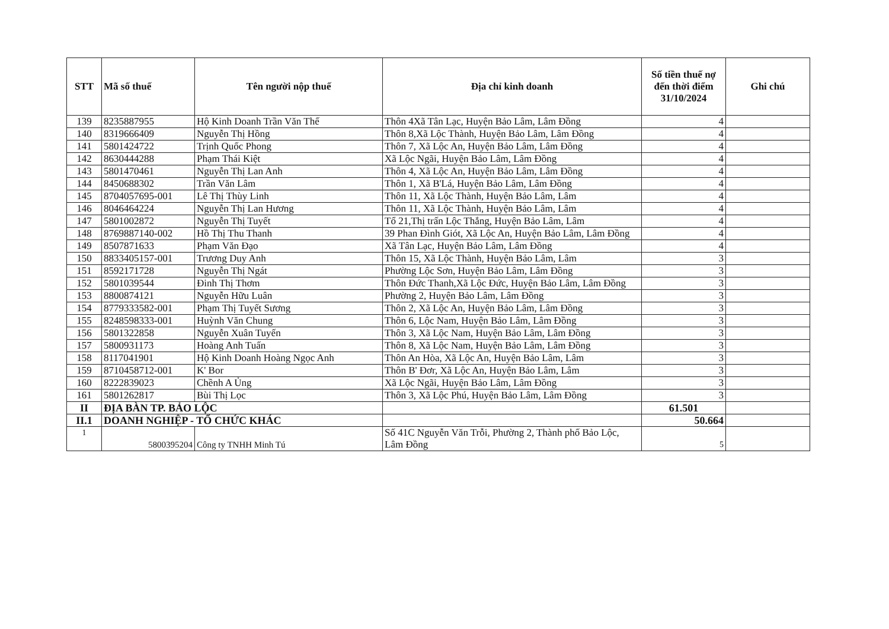| STT | Mã số thuế | Tên người nộp thuế | Địa chỉ kinh doanh | Số tiền thuế nợ đến thời điểm 31/10/2024 | Ghi chú |
| --- | --- | --- | --- | --- | --- |
| 139 | 8235887955 | Hộ Kinh Doanh Trần Văn Thế | Thôn 4Xã Tân Lạc, Huyện Bảo Lâm, Lâm Đồng | 4 | |
| 140 | 8319666409 | Nguyễn Thị Hồng | Thôn 8,Xã Lộc Thành, Huyện Bảo Lâm, Lâm Đồng | 4 | |
| 141 | 5801424722 | Trịnh Quốc Phong | Thôn 7, Xã Lộc An, Huyện Bảo Lâm, Lâm Đồng | 4 | |
| 142 | 8630444288 | Phạm Thái Kiệt | Xã Lộc Ngãi, Huyện Bảo Lâm, Lâm Đồng | 4 | |
| 143 | 5801470461 | Nguyễn Thị Lan Anh | Thôn 4, Xã Lộc An, Huyện Bảo Lâm, Lâm Đồng | 4 | |
| 144 | 8450688302 | Trần Văn Lâm | Thôn 1, Xã B'Lá, Huyện Bảo Lâm, Lâm Đồng | 4 | |
| 145 | 8704057695-001 | Lê Thị Thùy Linh | Thôn 11, Xã Lộc Thành, Huyện Bảo Lâm, Lâm | 4 | |
| 146 | 8046464224 | Nguyễn Thị Lan Hương | Thôn 11, Xã Lộc Thành, Huyện Bảo Lâm, Lâm | 4 | |
| 147 | 5801002872 | Nguyễn Thị Tuyết | Tổ 21,Thị trấn Lộc Thắng, Huyện Bảo Lâm, Lâm | 4 | |
| 148 | 8769887140-002 | Hồ Thị Thu Thanh | 39 Phan Đình Giót, Xã Lộc An, Huyện Bảo Lâm, Lâm Đồng | 4 | |
| 149 | 8507871633 | Phạm Văn Đạo | Xã Tân Lạc, Huyện Bảo Lâm, Lâm Đồng | 4 | |
| 150 | 8833405157-001 | Trương Duy Anh | Thôn 15, Xã Lộc Thành, Huyện Bảo Lâm, Lâm | 3 | |
| 151 | 8592171728 | Nguyễn Thị Ngát | Phường Lộc Sơn, Huyện Bảo Lâm, Lâm Đồng | 3 | |
| 152 | 5801039544 | Đinh Thị Thơm | Thôn Đức Thanh,Xã Lộc Đức, Huyện Bảo Lâm, Lâm Đồng | 3 | |
| 153 | 8800874121 | Nguyễn Hữu Luân | Phường 2, Huyện Bảo Lâm, Lâm Đồng | 3 | |
| 154 | 8779333582-001 | Phạm Thị Tuyết Sương | Thôn 2, Xã Lộc An, Huyện Bảo Lâm, Lâm Đồng | 3 | |
| 155 | 8248598333-001 | Huỳnh Văn Chung | Thôn 6, Lộc Nam, Huyện Bảo Lâm, Lâm Đồng | 3 | |
| 156 | 5801322858 | Nguyễn Xuân Tuyến | Thôn 3, Xã Lộc Nam, Huyện Bảo Lâm, Lâm Đồng | 3 | |
| 157 | 5800931173 | Hoàng Anh Tuấn | Thôn 8, Xã Lộc Nam, Huyện Bảo Lâm, Lâm Đồng | 3 | |
| 158 | 8117041901 | Hộ Kinh Doanh Hoàng Ngọc Anh | Thôn An Hòa, Xã Lộc An, Huyện Bảo Lâm, Lâm | 3 | |
| 159 | 8710458712-001 | K' Bor | Thôn B' Đơr, Xã Lộc An, Huyện Bảo Lâm, Lâm | 3 | |
| 160 | 8222839023 | Chềnh A Ủng | Xã Lộc Ngãi, Huyện Bảo Lâm, Lâm Đồng | 3 | |
| 161 | 5801262817 | Bùi Thị Lọc | Thôn 3, Xã Lộc Phú, Huyện Bảo Lâm, Lâm Đồng | 3 | |
| II | ĐỊA BÀN TP. BẢO LỘC | | | 61.501 | |
| II.1 | DOANH NGHIỆP - TỔ CHỨC KHÁC | | | 50.664 | |
| 1 | 5800395204 | Công ty TNHH Minh Tú | Số 41C Nguyễn Văn Trỗi, Phường 2, Thành phố Bảo Lộc, Lâm Đồng | 5 | |